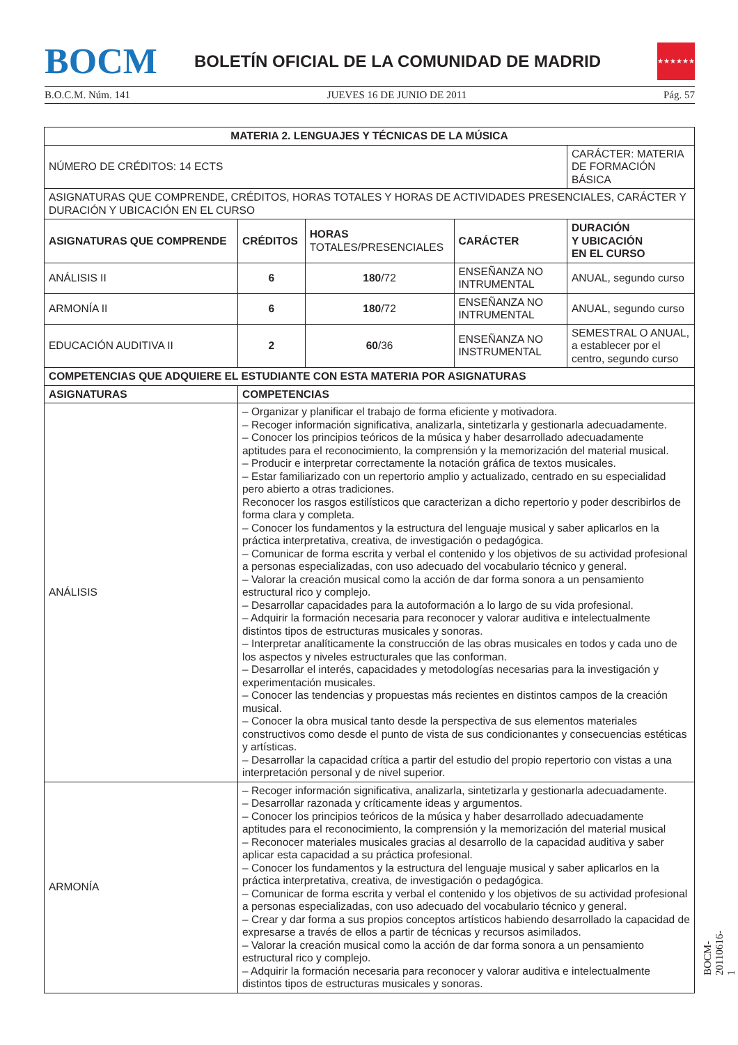BOCM
BOLETÍN OFICIAL DE LA COMUNIDAD DE MADRID
★★★★★★★
B.O.C.M. Núm. 141 JUEVES 16 DE JUNIO DE 2011 Pág. 57
| MATERIA 2. LENGUAJES Y TÉCNICAS DE LA MÚSICA | | | | |
| --- | --- | --- | --- | --- |
| NÚMERO DE CRÉDITOS: 14 ECTS | | | | CARÁCTER: MATERIA DE FORMACIÓN BÁSICA |
| ASIGNATURAS QUE COMPRENDE, CRÉDITOS, HORAS TOTALES Y HORAS DE ACTIVIDADES PRESENCIALES, CARÁCTER Y DURACIÓN Y UBICACIÓN EN EL CURSO | | | | |
| ASIGNATURAS QUE COMPRENDE | CRÉDITOS | HORAS TOTALES/PRESENCIALES | CARÁCTER | DURACIÓN Y UBICACIÓN EN EL CURSO |
| ANÁLISIS II | 6 | 180 /72 | ENSEÑANZA NO INTRUMENTAL | ANUAL, segundo curso |
| ARMONÍA II | 6 | 180 /72 | ENSEÑANZA NO INTRUMENTAL | ANUAL, segundo curso |
| EDUCACIÓN AUDITIVA II | 2 | 60 /36 | ENSEÑANZA NO INSTRUMENTAL | SEMESTRAL O ANUAL, a establecer por el centro, segundo curso |
| COMPETENCIAS QUE ADQUIERE EL ESTUDIANTE CON ESTA MATERIA POR ASIGNATURAS | | | | |
| ASIGNATURAS | COMPETENCIAS | | | |
| ANÁLISIS | – Organizar y planificar el trabajo de forma eficiente y motivadora. – Recoger información significativa, analizarla, sintetizarla y gestionarla adecuadamente. – Conocer los principios teóricos de la música y haber desarrollado adecuadamente aptitudes para el reconocimiento, la comprensión y la memorización del material musical. – Producir e interpretar correctamente la notación gráfica de textos musicales. – Estar familiarizado con un repertorio amplio y actualizado, centrado en su especialidad pero abierto a otras tradiciones. Reconocer los rasgos estilísticos que caracterizan a dicho repertorio y poder describirlos de forma clara y completa. – Conocer los fundamentos y la estructura del lenguaje musical y saber aplicarlos en la práctica interpretativa, creativa, de investigación o pedagógica. – Comunicar de forma escrita y verbal el contenido y los objetivos de su actividad profesional a personas especializadas, con uso adecuado del vocabulario técnico y general. – Valorar la creación musical como la acción de dar forma sonora a un pensamiento estructural rico y complejo. – Desarrollar capacidades para la autoformación a lo largo de su vida profesional. – Adquirir la formación necesaria para reconocer y valorar auditiva e intelectualmente distintos tipos de estructuras musicales y sonoras. – Interpretar analíticamente la construcción de las obras musicales en todos y cada uno de los aspectos y niveles estructurales que las conforman. – Desarrollar el interés, capacidades y metodologías necesarias para la investigación y experimentación musicales. – Conocer las tendencias y propuestas más recientes en distintos campos de la creación musical. – Conocer la obra musical tanto desde la perspectiva de sus elementos materiales constructivos como desde el punto de vista de sus condicionantes y consecuencias estéticas y artísticas. – Desarrollar la capacidad crítica a partir del estudio del propio repertorio con vistas a una interpretación personal y de nivel superior. | | | |
| ARMONÍA | – Recoger información significativa, analizarla, sintetizarla y gestionarla adecuadamente. – Desarrollar razonada y críticamente ideas y argumentos. – Conocer los principios teóricos de la música y haber desarrollado adecuadamente aptitudes para el reconocimiento, la comprensión y la memorización del material musical – Reconocer materiales musicales gracias al desarrollo de la capacidad auditiva y saber aplicar esta capacidad a su práctica profesional. – Conocer los fundamentos y la estructura del lenguaje musical y saber aplicarlos en la práctica interpretativa, creativa, de investigación o pedagógica. – Comunicar de forma escrita y verbal el contenido y los objetivos de su actividad profesional a personas especializadas, con uso adecuado del vocabulario técnico y general. – Crear y dar forma a sus propios conceptos artísticos habiendo desarrollado la capacidad de expresarse a través de ellos a partir de técnicas y recursos asimilados. – Valorar la creación musical como la acción de dar forma sonora a un pensamiento estructural rico y complejo. – Adquirir la formación necesaria para reconocer y valorar auditiva e intelectualmente distintos tipos de estructuras musicales y sonoras. | | | |
BOCM-20110616-1